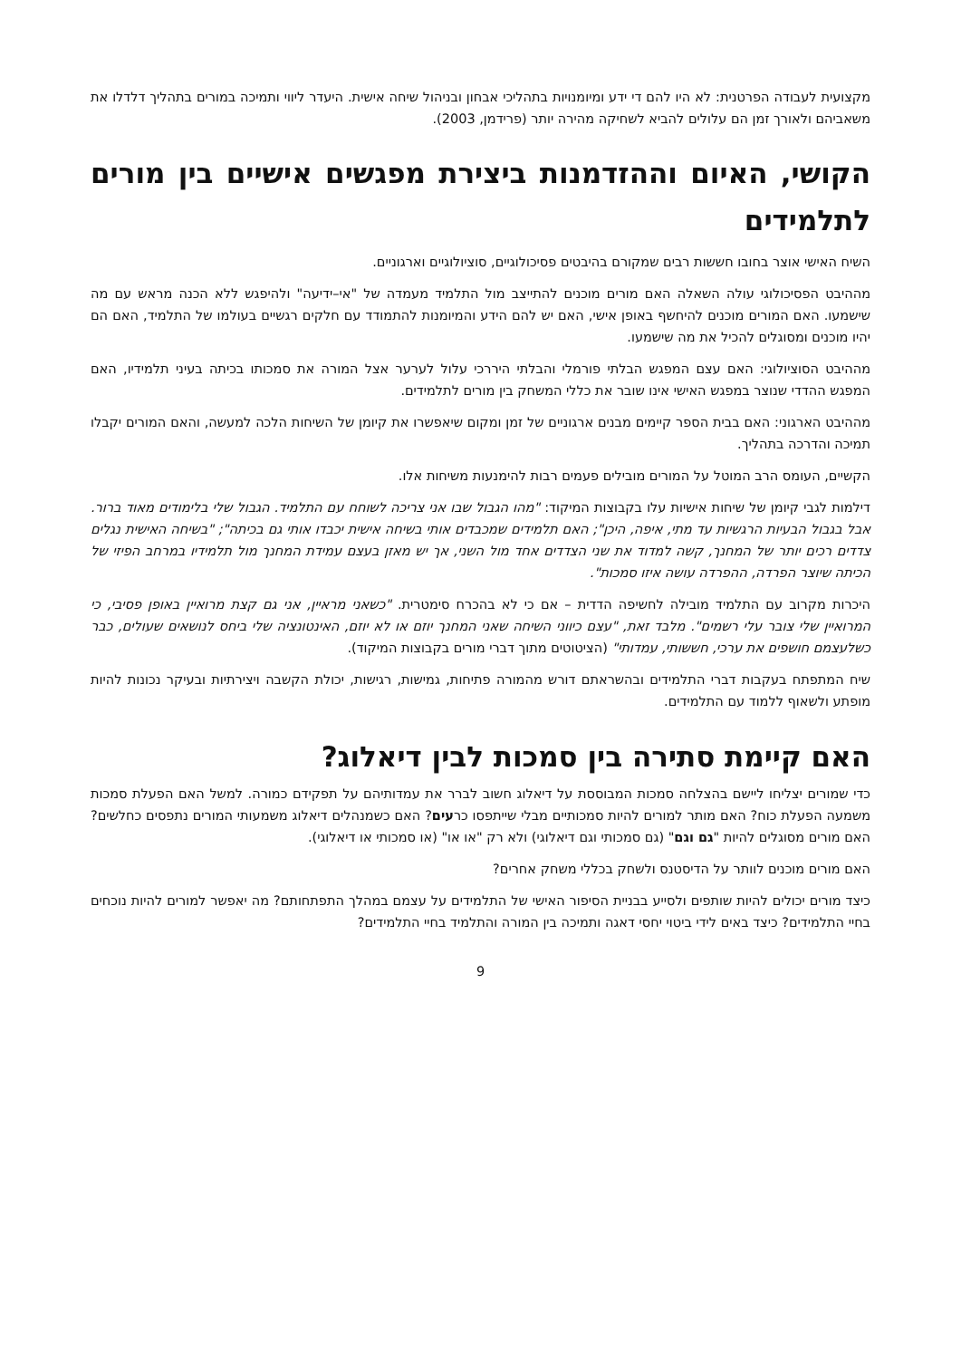מקצועית לעבודה הפרטנית: לא היו להם די ידע ומיומנויות בתהליכי אבחון ובניהול שיחה אישית. היעדר ליווי ותמיכה במורים בתהליך דלדלו את משאביהם ולאורך זמן הם עלולים להביא לשחיקה מהירה יותר (פרידמן, 2003).
הקושי, האיום וההזדמנות ביצירת מפגשים אישיים בין מורים לתלמידים
השיח האישי אוצר בחובו חששות רבים שמקורם בהיבטים פסיכולוגיים, סוציולוגיים וארגוניים.
מההיבט הפסיכולוגי עולה השאלה האם מורים מוכנים להתייצב מול התלמיד מעמדה של "אי–ידיעה" ולהיפגש ללא הכנה מראש עם מה שישמעו. האם המורים מוכנים להיחשף באופן אישי, האם יש להם הידע והמיומנות להתמודד עם חלקים רגשיים בעולמו של התלמיד, האם הם יהיו מוכנים ומסוגלים להכיל את מה שישמעו.
מההיבט הסוציולוגי: האם עצם המפגש הבלתי פורמלי והבלתי היררכי עלול לערער אצל המורה את סמכותו בכיתה בעיני תלמידיו, האם המפגש ההדדי שנוצר במפגש האישי אינו שובר את כללי המשחק בין מורים לתלמידים.
מההיבט הארגוני: האם בבית הספר קיימים מבנים ארגוניים של זמן ומקום שיאפשרו את קיומן של השיחות הלכה למעשה, והאם המורים יקבלו תמיכה והדרכה בתהליך.
הקשיים, העומס הרב המוטל על המורים מובילים פעמים רבות להימנעות משיחות אלו.
דילמות לגבי קיומן של שיחות אישיות עלו בקבוצות המיקוד: "מהו הגבול שבו אני צריכה לשוחח עם התלמיד. הגבול שלי בלימודים מאוד ברור. אבל בגבול הבעיות הרגשיות עד מתי, איפה, היכן"; האם תלמידים שמכבדים אותי בשיחה אישית יכבדו אותי גם בכיתה"; "בשיחה האישית נגלים צדדים רכים יותר של המחנך, קשה למדוד את שני הצדדים אחד מול השני, אך יש מאזן בעצם עמידת המחנך מול תלמידיו במרחב הפיזי של הכיתה שיוצר הפרדה, ההפרדה עושה איזו סמכות".
היכרות מקרוב עם התלמיד מובילה לחשיפה הדדית – אם כי לא בהכרח סימטרית. "כשאני מראיין, אני גם קצת מרואיין באופן פסיבי, כי המרואיין שלי צובר עלי רשמים". מלבד זאת, "עצם כיווני השיחה שאני המחנך יוזם או לא יוזם, האינטונציה שלי ביחס לנושאים שעולים, כבר כשלעצמם חושפים את ערכי, חששותי, עמדותי" (הציטוטים מתוך דברי מורים בקבוצות המיקוד).
שיח המתפתח בעקבות דברי התלמידים ובהשראתם דורש מהמורה פתיחות, גמישות, רגישות, יכולת הקשבה ויצירתיות ובעיקר נכונות להיות מופתע ולשאוף ללמוד עם התלמידים.
האם קיימת סתירה בין סמכות לבין דיאלוג?
כדי שמורים יצליחו ליישם בהצלחה סמכות המבוססת על דיאלוג חשוב לברר את עמדותיהם על תפקידם כמורה. למשל האם הפעלת סמכות משמעה הפעלת כוח? האם מותר למורים להיות סמכותיים מבלי שייתפסו כרעים? האם כשמנהלים דיאלוג משמעותי המורים נתפסים כחלשים? האם מורים מסוגלים להיות "גם וגם" (גם סמכותי וגם דיאלוגי) ולא רק "או או" (או סמכותי או דיאלוגי).
האם מורים מוכנים לוותר על הדיסטנס ולשחק בכללי משחק אחרים?
כיצד מורים יכולים להיות שותפים ולסייע בבניית הסיפור האישי של התלמידים על עצמם במהלך התפתחותם? מה יאפשר למורים להיות נוכחים בחיי התלמידים? כיצד באים לידי ביטוי יחסי דאגה ותמיכה בין המורה והתלמיד בחיי התלמידים?
9